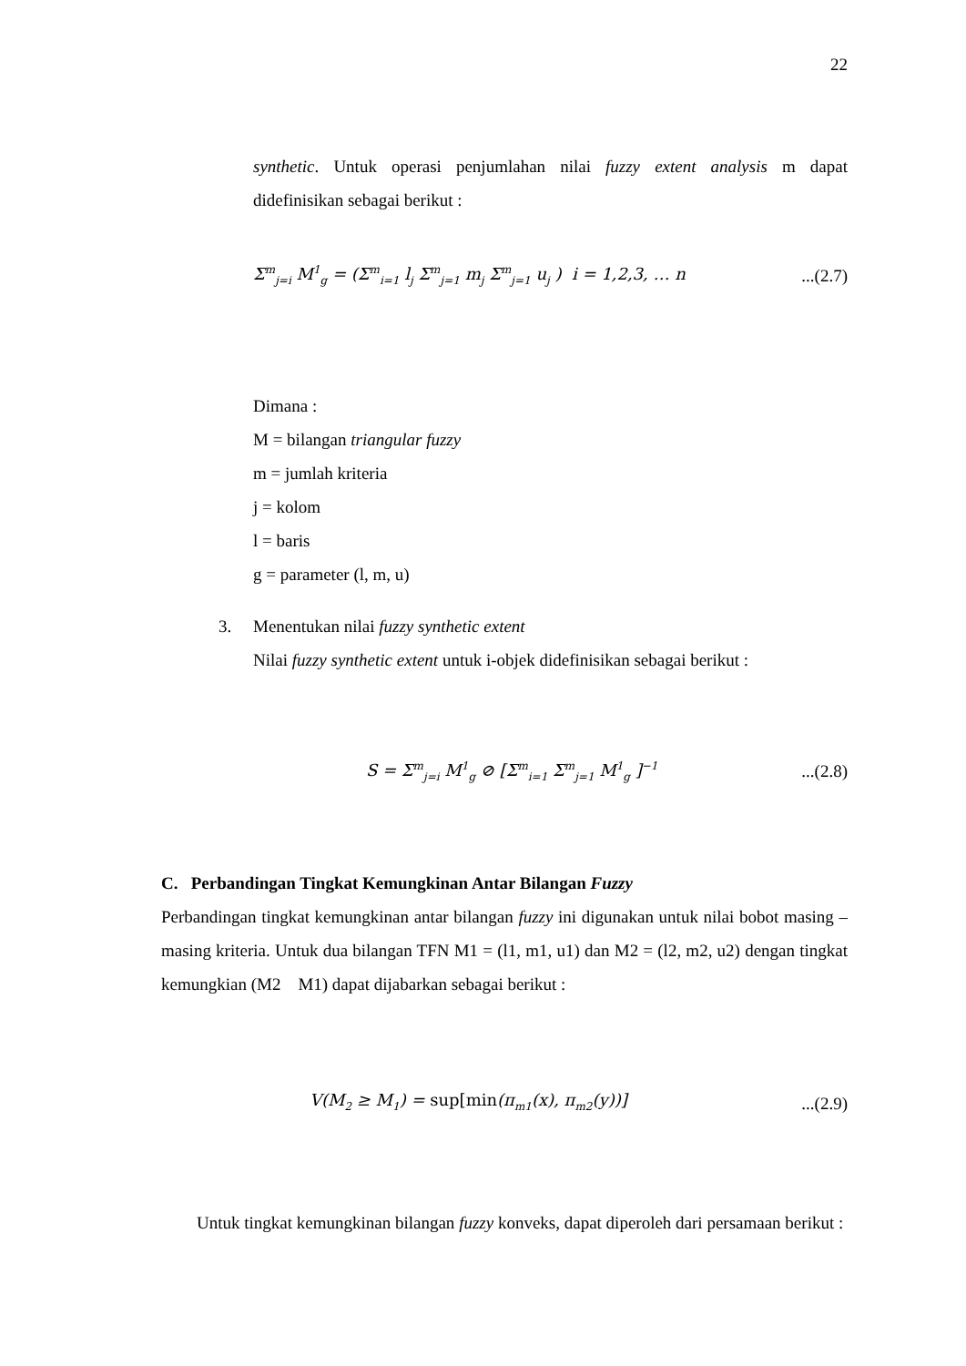22
synthetic. Untuk operasi penjumlahan nilai fuzzy extent analysis m dapat didefinisikan sebagai berikut :
Σ<sup>m</sup><sub>j=i</sub> M<sup>1</sup><sub>g</sub> = (Σ<sup>m</sup><sub>i=1</sub> l<sub>j</sub> Σ<sup>m</sup><sub>j=1</sub> m<sub>j</sub> Σ<sup>m</sup><sub>j=1</sub> u<sub>j</sub> ) i = 1,2,3, … n...(2.7)
Dimana :
M = bilangan triangular fuzzy
m = jumlah kriteria
j = kolom
l = baris
g = parameter (l, m, u)
3. Menentukan nilai fuzzy synthetic extent
Nilai fuzzy synthetic extent untuk i-objek didefinisikan sebagai berikut :
S = Σ<sup>m</sup><sub>j=i</sub> M<sup>1</sup><sub>g</sub> ⊘ [Σ<sup>m</sup><sub>i=1</sub> Σ<sup>m</sup><sub>j=1</sub> M<sup>1</sup><sub>g</sub> ]<sup>−1</sup>...(2.8)
C. Perbandingan Tingkat Kemungkinan Antar Bilangan Fuzzy
Perbandingan tingkat kemungkinan antar bilangan fuzzy ini digunakan untuk nilai bobot masing – masing kriteria. Untuk dua bilangan TFN M1 = (l1, m1, u1) dan M2 = (l2, m2, u2) dengan tingkat kemungkian (M2 M1) dapat dijabarkan sebagai berikut :
V(M<sub>2</sub> ≥ M<sub>1</sub>) = sup[min(π<sub>m1</sub>(x), π<sub>m2</sub>(y))]...(2.9)
Untuk tingkat kemungkinan bilangan fuzzy konveks, dapat diperoleh dari persamaan berikut :